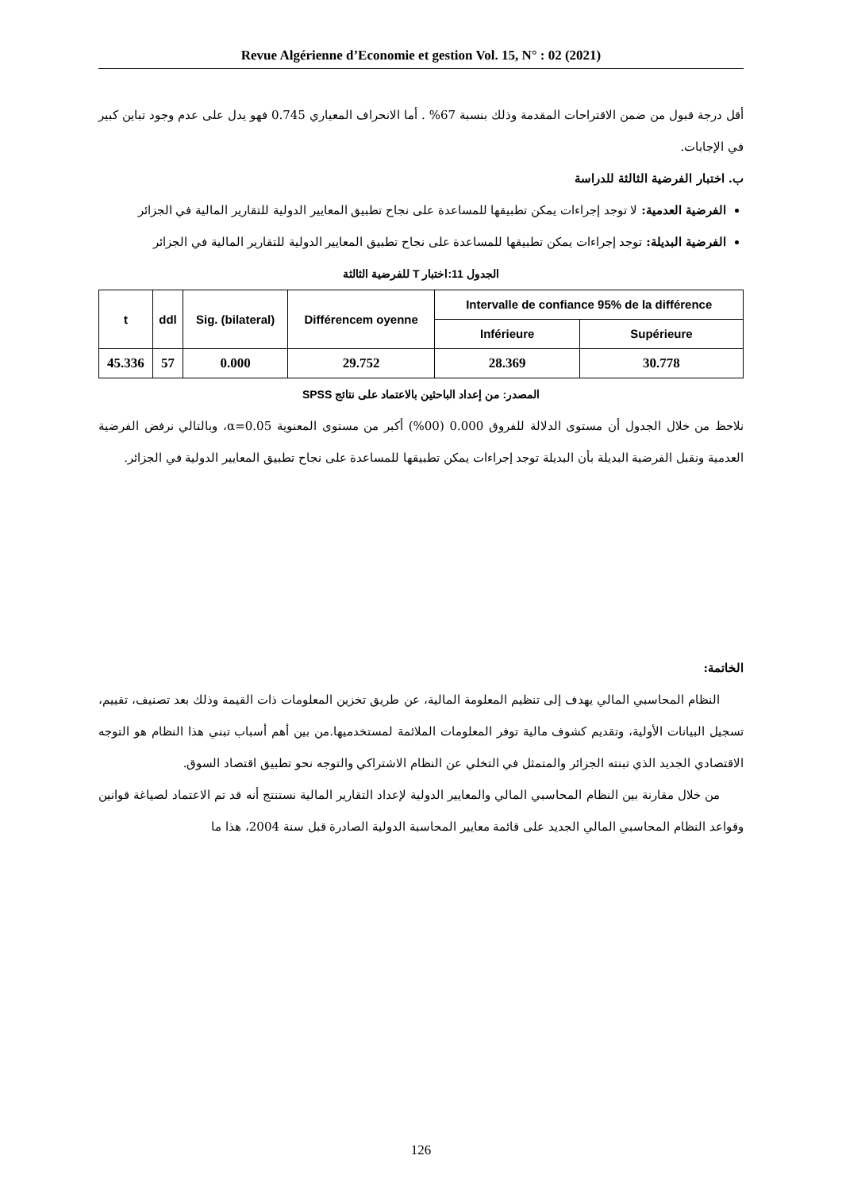Revue Algérienne d’Economie et gestion Vol. 15, N° : 02 (2021)
أقل درجة قبول من ضمن الاقتراحات المقدمة وذلك بنسبة 67% . أما الانحراف المعياري 0.745 فهو يدل على عدم وجود تباين كبير في الإجابات.
ب. اختبار الفرضية الثالثة للدراسة
الفرضية العدمية: لا توجد إجراءات يمكن تطبيقها للمساعدة على نجاح تطبيق المعايير الدولية للتقارير المالية في الجزائر
الفرضية البديلة: توجد إجراءات يمكن تطبيقها للمساعدة على نجاح تطبيق المعايير الدولية للتقارير المالية في الجزائر
الجدول 11:اختبار T للفرضية الثالثة
| t | ddl | Sig. (bilateral) | Différencem oyenne | Intervalle de confiance 95% de la différence | |
| --- | --- | --- | --- | --- | --- |
| | | | | Inférieure | Supérieure |
| 45.336 | 57 | 0.000 | 29.752 | 28.369 | 30.778 |
المصدر: من إعداد الباحثين بالاعتماد على نتائج SPSS
نلاحظ من خلال الجدول أن مستوى الدلالة للفروق 0.000 (00%) أكبر من مستوى المعنوية α=0.05، وبالتالي نرفض الفرضية العدمية ونقبل الفرضية البديلة بأن البديلة توجد إجراءات يمكن تطبيقها للمساعدة على نجاح تطبيق المعايير الدولية في الجزائر.
الخاتمة:
النظام المحاسبي المالي يهدف إلى تنظيم المعلومة المالية، عن طريق تخزين المعلومات ذات القيمة وذلك بعد تصنيف، تقييم، تسجيل البيانات الأولية، وتقديم كشوف مالية توفر المعلومات الملائمة لمستخدميها.من بين أهم أسباب تبني هذا النظام هو التوجه الاقتصادي الجديد الذي تبنته الجزائر والمتمثل في التخلي عن النظام الاشتراكي والتوجه نحو تطبيق اقتصاد السوق.
من خلال مقارنة بين النظام المحاسبي المالي والمعايير الدولية لإعداد التقارير المالية نستنتج أنه قد تم الاعتماد لصياغة قوانين وقواعد النظام المحاسبي المالي الجديد على قائمة معايير المحاسبة الدولية الصادرة قبل سنة 2004، هذا ما
126